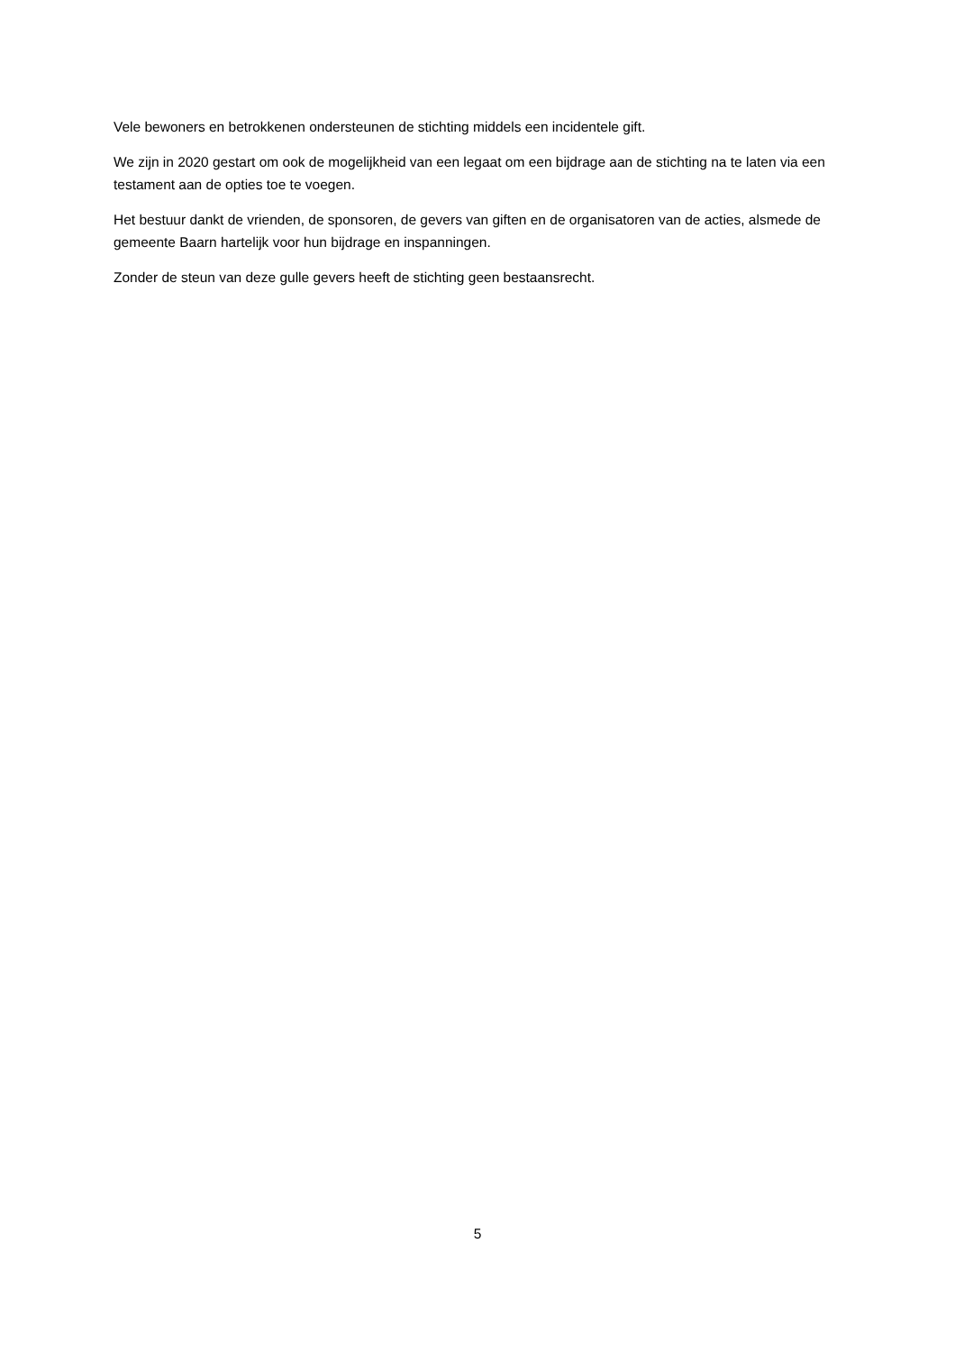Vele bewoners en betrokkenen ondersteunen de stichting middels een incidentele gift.
We zijn in 2020 gestart om ook de mogelijkheid van een legaat om een bijdrage aan de stichting na te laten via een testament aan de opties toe te voegen.
Het bestuur dankt de vrienden, de sponsoren, de gevers van giften en de organisatoren van de acties, alsmede de gemeente Baarn hartelijk voor hun bijdrage en inspanningen.
Zonder de steun van deze gulle gevers heeft de stichting geen bestaansrecht.
5